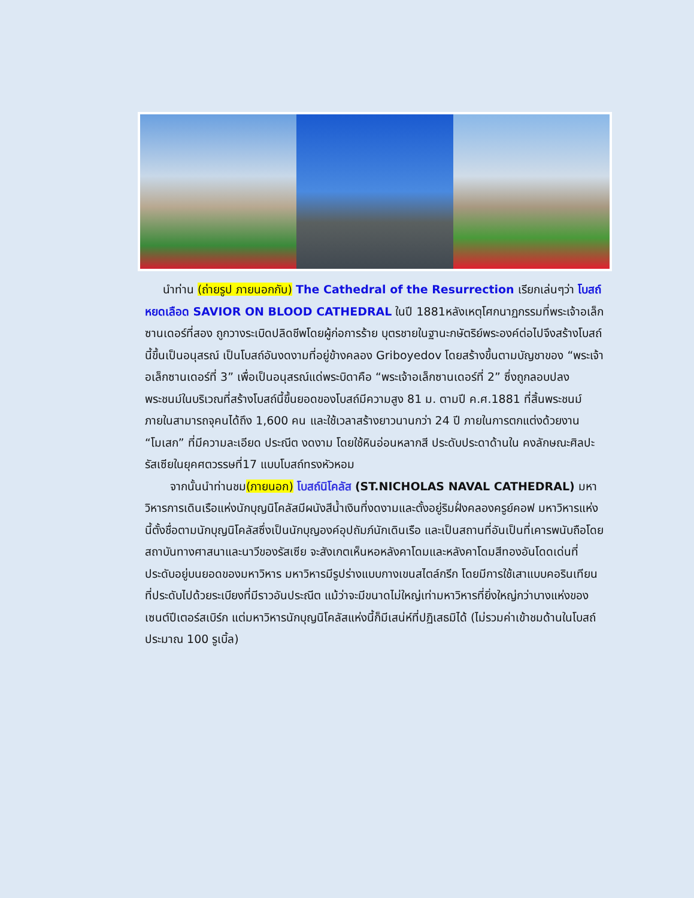นำท่าน (ถ่ายรูป ภายนอกกับ) The Cathedral of the Resurrection เรียกเล่นๆว่า โบสถ์หยดเลือด SAVIOR ON BLOOD CATHEDRAL ในปี 1881หลังเหตุโศกนาฏกรรมที่พระเจ้าอเล็กซานเดอร์ที่สอง ถูกวางระเบิดปลิดชีพโดยผู้ก่อการร้าย บุตรชายในฐานะกษัตริย์พระองค์ต่อไปจึงสร้างโบสถ์นี้ขึ้นเป็นอนุสรณ์ เป็นโบสถ์อันงดงามที่อยู่ข้างคลอง Griboyedov โดยสร้างขึ้นตามบัญชาของ “พระเจ้าอเล็กซานเดอร์ที่ 3” เพื่อเป็นอนุสรณ์แด่พระบิดาคือ “พระเจ้าอเล็กซานเดอร์ที่ 2” ซึ่งถูกลอบปลงพระชนม์ในบริเวณที่สร้างโบสถ์นี้ขึ้นยอดของโบสถ์มีความสูง 81 ม. ตามปี ค.ศ.1881 ที่สิ้นพระชนม์ ภายในสามารถจุคนได้ถึง 1,600 คน และใช้เวลาสร้างยาวนานกว่า 24 ปี ภายในการตกแต่งด้วยงาน “โมเสก” ที่มีความละเอียด ประณีต งดงาม โดยใช้หินอ่อนหลากสี ประดับประดาด้านใน คงลักษณะศิลปะรัสเซียในยุคศตวรรษที่17 แบบโบสถ์ทรงหัวหอม
จากนั้นนำท่านชม(ภายนอก) โบสถ์นิโคลัส (ST.NICHOLAS NAVAL CATHEDRAL) มหาวิหารการเดินเรือแห่งนักบุญนิโคลัสมีผนังสีน้ำเงินที่งดงามและตั้งอยู่ริมฝั่งคลองครูย์คอฟ มหาวิหารแห่งนี้ตั้งชื่อตามนักบุญนิโคลัสซึ่งเป็นนักบุญองค์อุปถัมภ์นักเดินเรือ และเป็นสถานที่อันเป็นที่เคารพนับถือโดยสถาบันทางศาสนาและนาวีของรัสเซีย จะสังเกตเห็นหอหลังคาโดมและหลังคาโดมสีทองอันโดดเด่นที่ประดับอยู่บนยอดของมหาวิหาร มหาวิหารมีรูปร่างแบบกางเขนสไตล์กรีก โดยมีการใช้เสาแบบคอรินเทียนที่ประดับไปด้วยระเบียงที่มีราวอันประณีต แม้ว่าจะมีขนาดไม่ใหญ่เท่ามหาวิหารที่ยิ่งใหญ่กว่าบางแห่งของเซนต์ปีเตอร์สเบิร์ก แต่มหาวิหารนักบุญนิโคลัสแห่งนี้ก็มีเสน่ห์ที่ปฏิเสธมิได้ (ไม่รวมค่าเข้าชมด้านในโบสถ์ประมาณ 100 รูเบิ้ล)